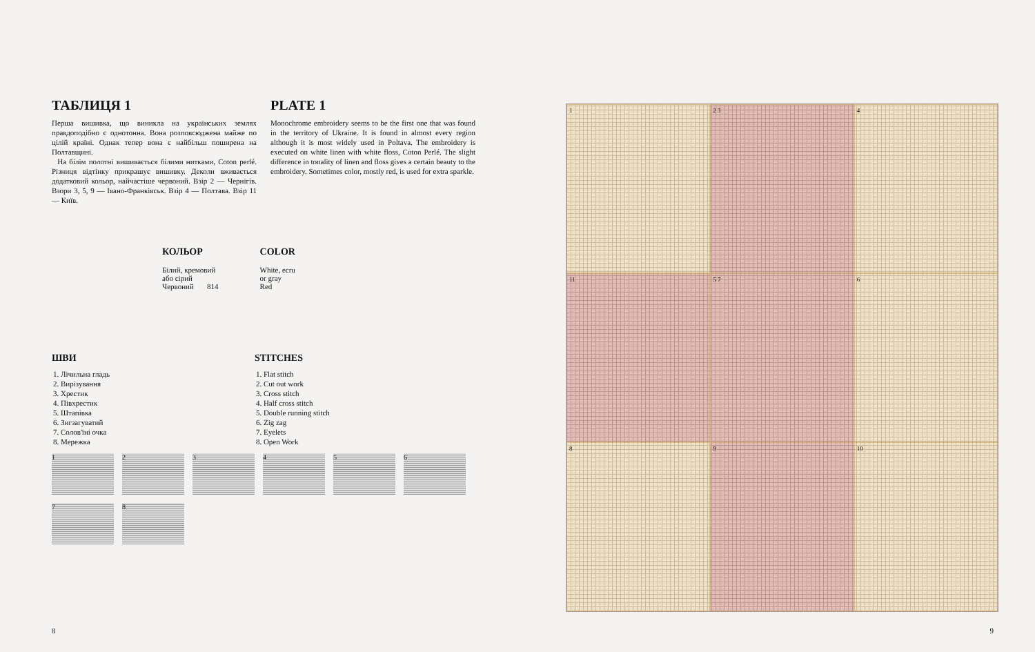ТАБЛИЦЯ 1
Перша вишивка, що виникла на українських землях правдоподібно є однотонна. Вона розповсюджена майже по цілій країні. Однак тепер вона є найбільш поширена на Полтавщині.
На білім полотні вишивається білими нитками, Coton perlé. Різниця відтінку прикрашує вишивку. Деколи вживається додатковий кольор, найчастіше червоний. Взір 2 — Чернігів. Взори 3, 5, 9 — Івано-Франківськ. Взір 4 — Полтава. Взір 11 — Київ.
PLATE 1
Monochrome embroidery seems to be the first one that was found in the territory of Ukraine. It is found in almost every region although it is most widely used in Poltava. The embroidery is executed on white linen with white floss, Coton Perlé. The slight difference in tonality of linen and floss gives a certain beauty to the embroidery. Sometimes color, mostly red, is used for extra sparkle.
КОЛЬОР
Білий, кремовий
або сірий
Червоний 814
COLOR
White, ecru
or gray
Red
ШВИ
1. Лічильна гладь
2. Вирізування
3. Хрестик
4. Півхрестик
5. Штапівка
6. Зигзагуватий
7. Солов'їні очка
8. Мережка
STITCHES
1. Flat stitch
2. Cut out work
3. Cross stitch
4. Half cross stitch
5. Double running stitch
6. Zig zag
7. Eyelets
8. Open Work
1
2
3
4
5
6
7
8
8
1
2 3
4
11
5 7
6
8
9
10
9